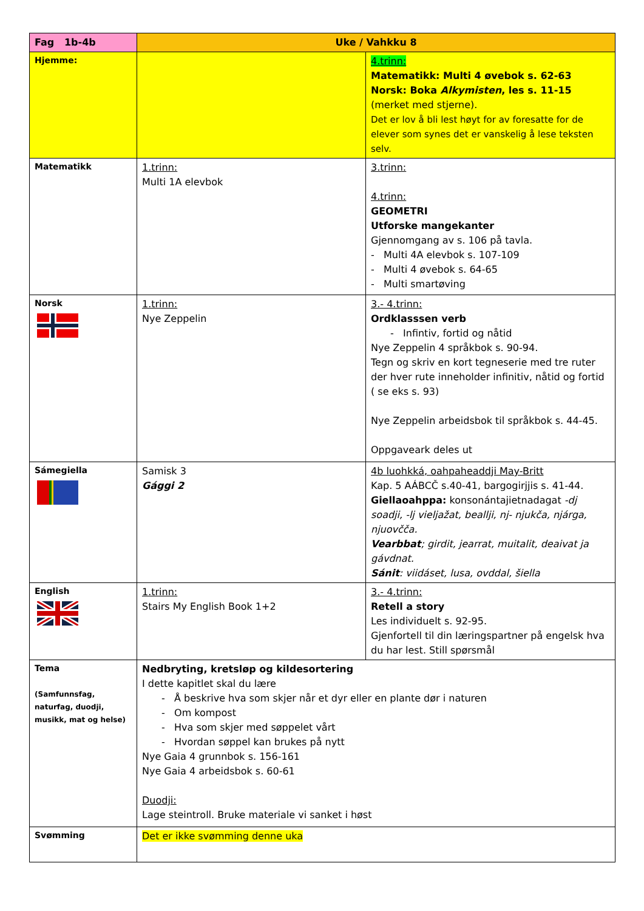| Fag 1b-4b | Uke / Vahkku 8 | |
| Hjemme: | | 4.trinn: Matematikk: Multi 4 øvebok s. 62-63 Norsk: Boka Alkymisten , les s. 11-15 (merket med stjerne). Det er lov å bli lest høyt for av foresatte for de elever som synes det er vanskelig å lese teksten selv. |
| Matematikk | 1.trinn: Multi 1A elevbok | 3.trinn: 4.trinn: GEOMETRI Utforske mangekanter Gjennomgang av s. 106 på tavla. - Multi 4A elevbok s. 107-109 - Multi 4 øvebok s. 64-65 - Multi smartøving |
| Norsk | 1.trinn: Nye Zeppelin | 3.- 4.trinn: Ordklasssen verb - Infintiv, fortid og nåtid Nye Zeppelin 4 språkbok s. 90-94. Tegn og skriv en kort tegneserie med tre ruter der hver rute inneholder infinitiv, nåtid og fortid ( se eks s. 93) Nye Zeppelin arbeidsbok til språkbok s. 44-45. Oppgaveark deles ut |
| Sámegiella | Samisk 3 Gággi 2 | 4b luohkká, oahpaheaddji May-Britt Kap. 5 AÁBCČ s.40-41, bargogirjjis s. 41-44. Giellaoahppa: konsonántajietnadagat -dj soadji, -lj vieljažat, beallji, nj- njukča, njárga, njuovčča. Vearbbat ; girdit, jearrat, muitalit, deaivat ja gávdnat. Sánit : viidáset, lusa, ovddal, šiella |
| English | 1.trinn: Stairs My English Book 1+2 | 3.- 4.trinn: Retell a story Les individuelt s. 92-95. Gjenfortell til din læringspartner på engelsk hva du har lest. Still spørsmål |
| Tema (Samfunnsfag, naturfag, duodji, musikk, mat og helse) | Nedbryting, kretsløp og kildesortering I dette kapitlet skal du lære - Å beskrive hva som skjer når et dyr eller en plante dør i naturen - Om kompost - Hva som skjer med søppelet vårt - Hvordan søppel kan brukes på nytt Nye Gaia 4 grunnbok s. 156-161 Nye Gaia 4 arbeidsbok s. 60-61 Duodji: Lage steintroll. Bruke materiale vi sanket i høst | |
| Svømming | Det er ikke svømming denne uka | |